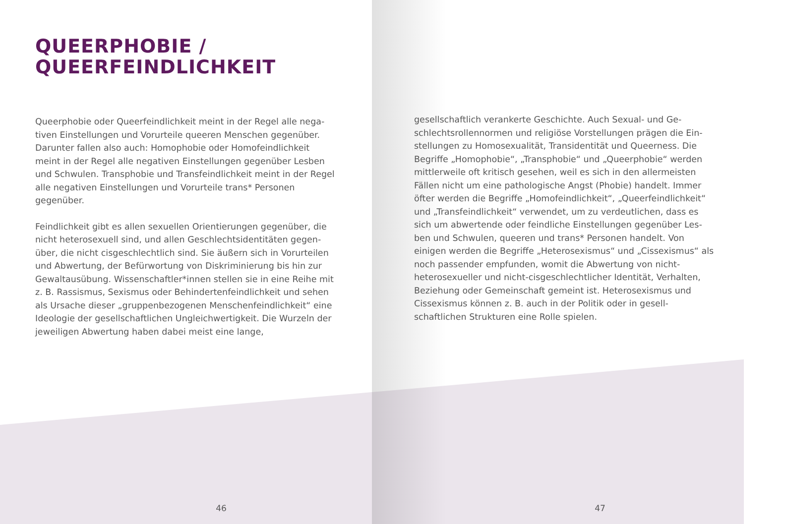QUEERPHOBIE /
QUEERFEINDLICHKEIT
Queerphobie oder Queerfeindlichkeit meint in der Regel alle nega­tiven Einstellungen und Vorurteile queeren Menschen gegenüber. Darunter fallen also auch: Homophobie oder Homofeindlichkeit meint in der Regel alle negativen Einstellungen gegenüber Lesben und Schwulen. Transphobie und Transfeindlichkeit meint in der Regel alle negativen Einstellungen und Vorurteile trans* Personen gegenüber.
Feindlichkeit gibt es allen sexuellen Orientierungen gegenüber, die nicht heterosexuell sind, und allen Geschlechtsidentitäten gegen­über, die nicht cisgeschlechtlich sind. Sie äußern sich in Vorurteilen und Abwertung, der Befürwortung von Diskriminierung bis hin zur Gewaltausübung. Wissenschaftler*innen stellen sie in eine Reihe mit z. B. Rassismus, Sexismus oder Behindertenfeindlichkeit und sehen als Ursache dieser „gruppenbezogenen Menschenfeindlich­keit“ eine Ideologie der gesellschaftlichen Ungleichwertigkeit. Die Wurzeln der jeweiligen Abwertung haben dabei meist eine lange,
46
gesellschaftlich verankerte Geschichte. Auch Sexual- und Ge­schlechtsrollennormen und religiöse Vorstellungen prägen die Ein­stellungen zu Homosexualität, Transidentität und Queerness. Die Begriffe „Homophobie“, „Transphobie“ und „Queerphobie“ werden mittlerweile oft kritisch gesehen, weil es sich in den allermeisten Fällen nicht um eine pathologische Angst (Phobie) handelt. Immer öfter werden die Begriffe „Homofeindlichkeit“, „Queerfeindlichkeit“ und „Transfeindlichkeit“ verwendet, um zu verdeutlichen, dass es sich um abwertende oder feindliche Einstellungen gegenüber Les­ben und Schwulen, queeren und trans* Personen handelt. Von einigen werden die Begriffe „Heterosexismus“ und „Cissexis­mus“ als noch passender empfunden, womit die Abwertung von nicht-heterosexueller und nicht-cisgeschlechtlicher Identität, Ver­halten, Beziehung oder Gemeinschaft gemeint ist. Heterosexismus und Cissexismus können z. B. auch in der Politik oder in gesell­schaftlichen Strukturen eine Rolle spielen.
47